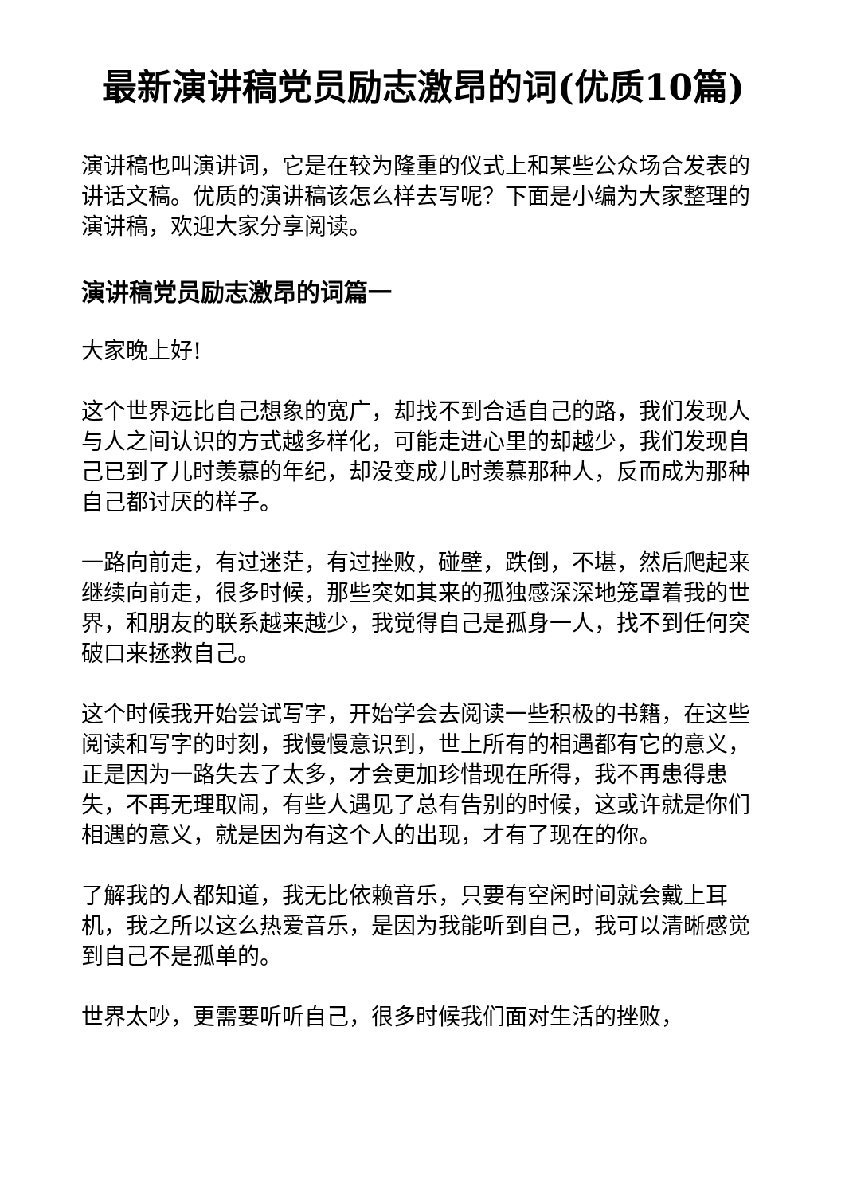最新演讲稿党员励志激昂的词(优质10篇)
演讲稿也叫演讲词，它是在较为隆重的仪式上和某些公众场合发表的讲话文稿。优质的演讲稿该怎么样去写呢？下面是小编为大家整理的演讲稿，欢迎大家分享阅读。
演讲稿党员励志激昂的词篇一
大家晚上好!
这个世界远比自己想象的宽广，却找不到合适自己的路，我们发现人与人之间认识的方式越多样化，可能走进心里的却越少，我们发现自己已到了儿时羡慕的年纪，却没变成儿时羡慕那种人，反而成为那种自己都讨厌的样子。
一路向前走，有过迷茫，有过挫败，碰壁，跌倒，不堪，然后爬起来继续向前走，很多时候，那些突如其来的孤独感深深地笼罩着我的世界，和朋友的联系越来越少，我觉得自己是孤身一人，找不到任何突破口来拯救自己。
这个时候我开始尝试写字，开始学会去阅读一些积极的书籍，在这些阅读和写字的时刻，我慢慢意识到，世上所有的相遇都有它的意义，正是因为一路失去了太多，才会更加珍惜现在所得，我不再患得患失，不再无理取闹，有些人遇见了总有告别的时候，这或许就是你们相遇的意义，就是因为有这个人的出现，才有了现在的你。
了解我的人都知道，我无比依赖音乐，只要有空闲时间就会戴上耳机，我之所以这么热爱音乐，是因为我能听到自己，我可以清晰感觉到自己不是孤单的。
世界太吵，更需要听听自己，很多时候我们面对生活的挫败，